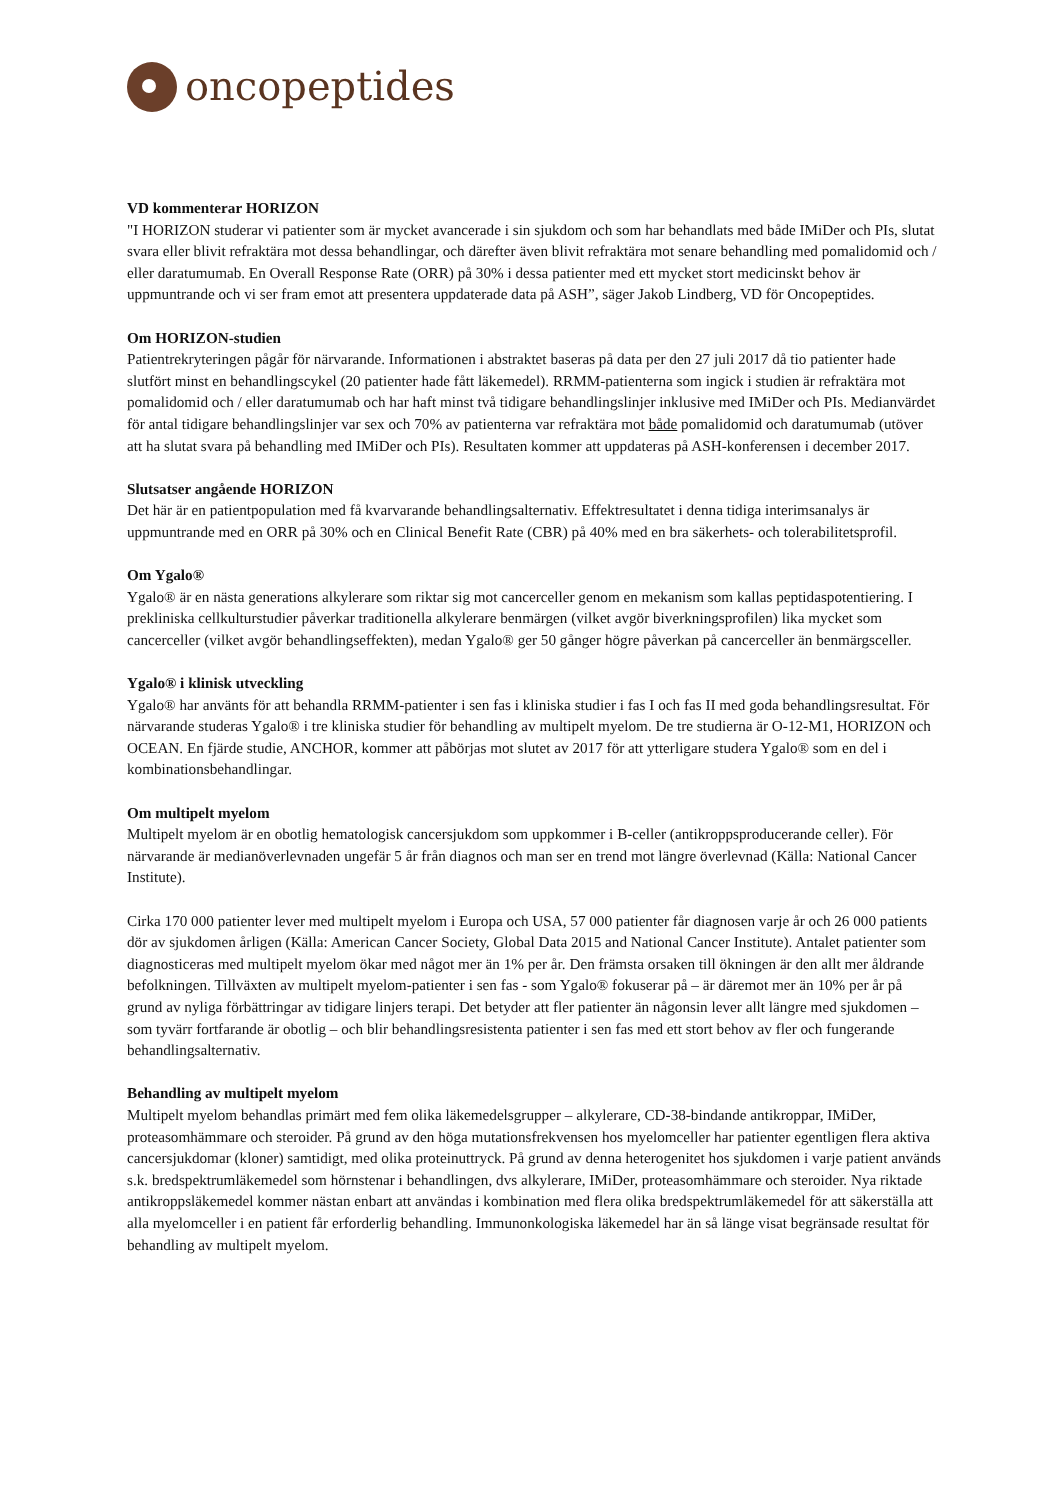oncopeptides
VD kommenterar HORIZON
"I HORIZON studerar vi patienter som är mycket avancerade i sin sjukdom och som har behandlats med både IMiDer och PIs, slutat svara eller blivit refraktära mot dessa behandlingar, och därefter även blivit refraktära mot senare behandling med pomalidomid och / eller daratumumab. En Overall Response Rate (ORR) på 30% i dessa patienter med ett mycket stort medicinskt behov är uppmuntrande och vi ser fram emot att presentera uppdaterade data på ASH”, säger Jakob Lindberg, VD för Oncopeptides.
Om HORIZON-studien
Patientrekryteringen pågår för närvarande. Informationen i abstraktet baseras på data per den 27 juli 2017 då tio patienter hade slutfört minst en behandlingscykel (20 patienter hade fått läkemedel). RRMM-patienterna som ingick i studien är refraktära mot pomalidomid och / eller daratumumab och har haft minst två tidigare behandlingslinjer inklusive med IMiDer och PIs. Medianvärdet för antal tidigare behandlingslinjer var sex och 70% av patienterna var refraktära mot både pomalidomid och daratumumab (utöver att ha slutat svara på behandling med IMiDer och PIs). Resultaten kommer att uppdateras på ASH-konferensen i december 2017.
Slutsatser angående HORIZON
Det här är en patientpopulation med få kvarvarande behandlingsalternativ. Effektresultatet i denna tidiga interimsanalys är uppmuntrande med en ORR på 30% och en Clinical Benefit Rate (CBR) på 40% med en bra säkerhets- och tolerabilitetsprofil.
Om Ygalo®
Ygalo® är en nästa generations alkylerare som riktar sig mot cancerceller genom en mekanism som kallas peptidaspotentiering. I prekliniska cellkulturstudier påverkar traditionella alkylerare benmärgen (vilket avgör biverkningsprofilen) lika mycket som cancerceller (vilket avgör behandlingseffekten), medan Ygalo® ger 50 gånger högre påverkan på cancerceller än benmärgsceller.
Ygalo® i klinisk utveckling
Ygalo® har använts för att behandla RRMM-patienter i sen fas i kliniska studier i fas I och fas II med goda behandlingsresultat. För närvarande studeras Ygalo® i tre kliniska studier för behandling av multipelt myelom. De tre studierna är O-12-M1, HORIZON och OCEAN. En fjärde studie, ANCHOR, kommer att påbörjas mot slutet av 2017 för att ytterligare studera Ygalo® som en del i kombinationsbehandlingar.
Om multipelt myelom
Multipelt myelom är en obotlig hematologisk cancersjukdom som uppkommer i B-celler (antikroppsproducerande celler). För närvarande är medianöverlevnaden ungefär 5 år från diagnos och man ser en trend mot längre överlevnad (Källa: National Cancer Institute).
Cirka 170 000 patienter lever med multipelt myelom i Europa och USA, 57 000 patienter får diagnosen varje år och 26 000 patients dör av sjukdomen årligen (Källa: American Cancer Society, Global Data 2015 and National Cancer Institute). Antalet patienter som diagnosticeras med multipelt myelom ökar med något mer än 1% per år. Den främsta orsaken till ökningen är den allt mer åldrande befolkningen. Tillväxten av multipelt myelom-patienter i sen fas - som Ygalo® fokuserar på – är däremot mer än 10% per år på grund av nyliga förbättringar av tidigare linjers terapi. Det betyder att fler patienter än någonsin lever allt längre med sjukdomen – som tyvärr fortfarande är obotlig – och blir behandlingsresistenta patienter i sen fas med ett stort behov av fler och fungerande behandlingsalternativ.
Behandling av multipelt myelom
Multipelt myelom behandlas primärt med fem olika läkemedelsgrupper – alkylerare, CD-38-bindande antikroppar, IMiDer, proteasomhämmare och steroider. På grund av den höga mutationsfrekvensen hos myelomceller har patienter egentligen flera aktiva cancersjukdomar (kloner) samtidigt, med olika proteinuttryck. På grund av denna heterogenitet hos sjukdomen i varje patient används s.k. bredspektrumläkemedel som hörnstenar i behandlingen, dvs alkylerare, IMiDer, proteasomhämmare och steroider. Nya riktade antikroppsläkemedel kommer nästan enbart att användas i kombination med flera olika bredspektrumläkemedel för att säkerställa att alla myelomceller i en patient får erforderlig behandling. Immunonkologiska läkemedel har än så länge visat begränsade resultat för behandling av multipelt myelom.